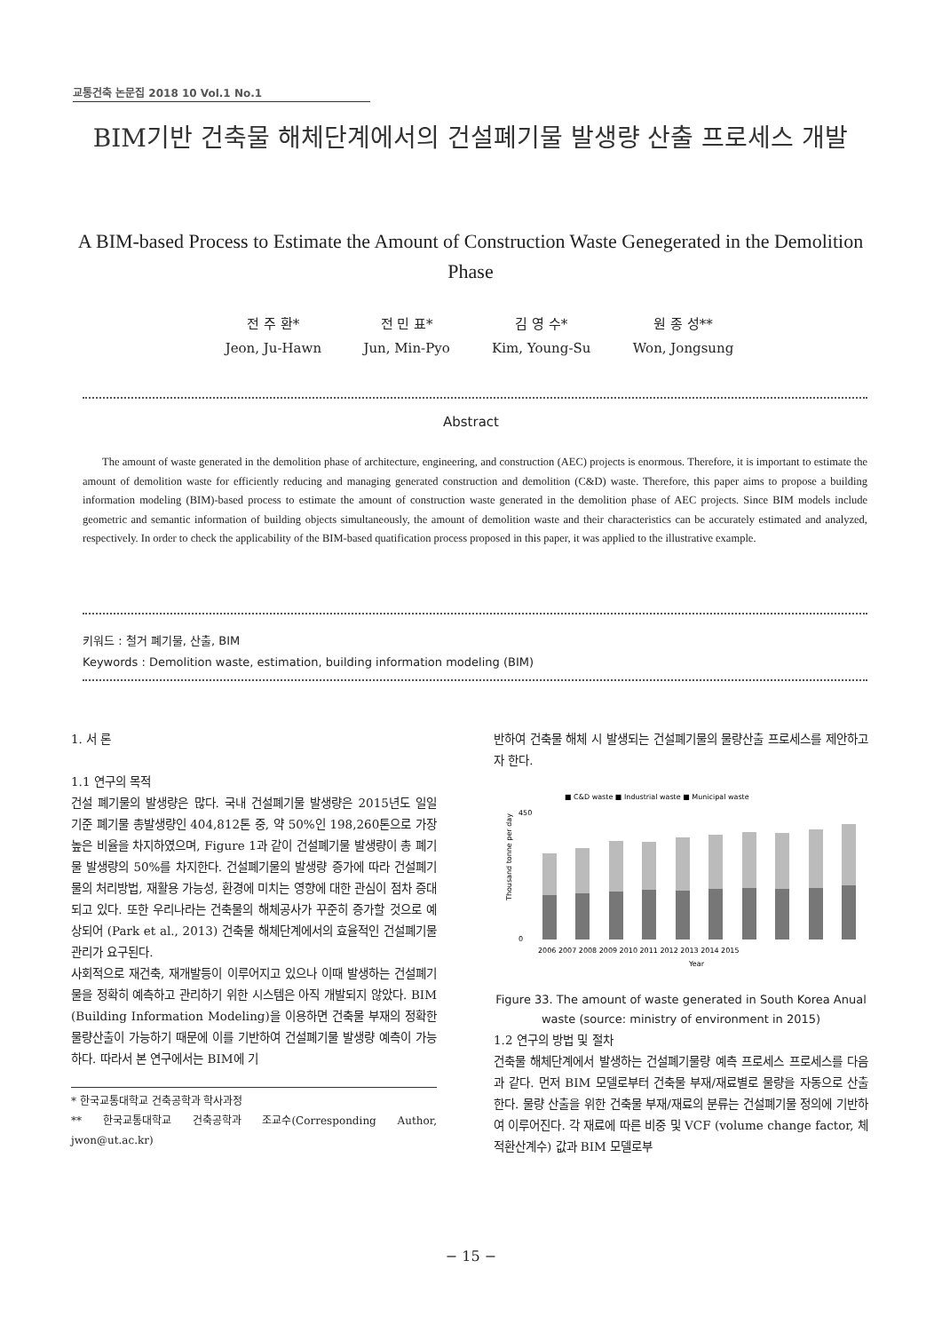교통건축 논문집 2018 10 Vol.1 No.1
BIM기반 건축물 해체단계에서의 건설폐기물 발생량 산출 프로세스 개발
A BIM-based Process to Estimate the Amount of Construction Waste Genegerated in the Demolition Phase
전 주 환*
Jeon, Ju-Hawn
전 민 표*
Jun, Min-Pyo
김 영 수*
Kim, Young-Su
원 종 성**
Won, Jongsung
Abstract
The amount of waste generated in the demolition phase of architecture, engineering, and construction (AEC) projects is enormous. Therefore, it is important to estimate the amount of demolition waste for efficiently reducing and managing generated construction and demolition (C&D) waste. Therefore, this paper aims to propose a building information modeling (BIM)-based process to estimate the amount of construction waste generated in the demolition phase of AEC projects. Since BIM models include geometric and semantic information of building objects simultaneously, the amount of demolition waste and their characteristics can be accurately estimated and analyzed, respectively. In order to check the applicability of the BIM-based quatification process proposed in this paper, it was applied to the illustrative example.
키워드 : 철거 폐기물, 산출, BIM
Keywords : Demolition waste, estimation, building information modeling (BIM)
1. 서 론
1.1 연구의 목적
건설 폐기물의 발생량은 많다. 국내 건설폐기물 발생량은 2015년도 일일 기준 폐기물 총발생량인 404,812톤 중, 약 50%인 198,260톤으로 가장 높은 비율을 차지하였으며, Figure 1과 같이 건설폐기물 발생량이 총 폐기물 발생량의 50%를 차지한다. 건설폐기물의 발생량 증가에 따라 건설폐기물의 처리방법, 재활용 가능성, 환경에 미치는 영향에 대한 관심이 점차 증대되고 있다. 또한 우리나라는 건축물의 해체공사가 꾸준히 증가할 것으로 예상되어 (Park et al., 2013) 건축물 해체단계에서의 효율적인 건설폐기물 관리가 요구된다.
사회적으로 재건축, 재개발등이 이루어지고 있으나 이때 발생하는 건설폐기물을 정확히 예측하고 관리하기 위한 시스템은 아직 개발되지 않았다. BIM (Building Information Modeling)을 이용하면 건축물 부재의 정확한 물량산출이 가능하기 때문에 이를 기반하여 건설폐기물 발생량 예측이 가능하다. 따라서 본 연구에서는 BIM에 기
* 한국교통대학교 건축공학과 학사과정
** 한국교통대학교 건축공학과 조교수(Corresponding Author, jwon@ut.ac.kr)
반하여 건축물 해체 시 발생되는 건설폐기물의 물량산출 프로세스를 제안하고자 한다.
■ C&D waste ■ Industrial waste ■ Municipal waste
Thousand tonne per day
450
0
2006 2007 2008 2009 2010 2011 2012 2013 2014 2015
Year
Figure 33. The amount of waste generated in South Korea Anual waste (source: ministry of environment in 2015)
1.2 연구의 방법 및 절차
건축물 해체단계에서 발생하는 건설폐기물량 예측 프로세스 프로세스를 다음과 같다. 먼저 BIM 모델로부터 건축물 부재/재료별로 물량을 자동으로 산출한다. 물량 산출을 위한 건축물 부재/재료의 분류는 건설폐기물 정의에 기반하여 이루어진다. 각 재료에 따른 비중 및 VCF (volume change factor, 체적환산계수) 값과 BIM 모델로부
− 15 −